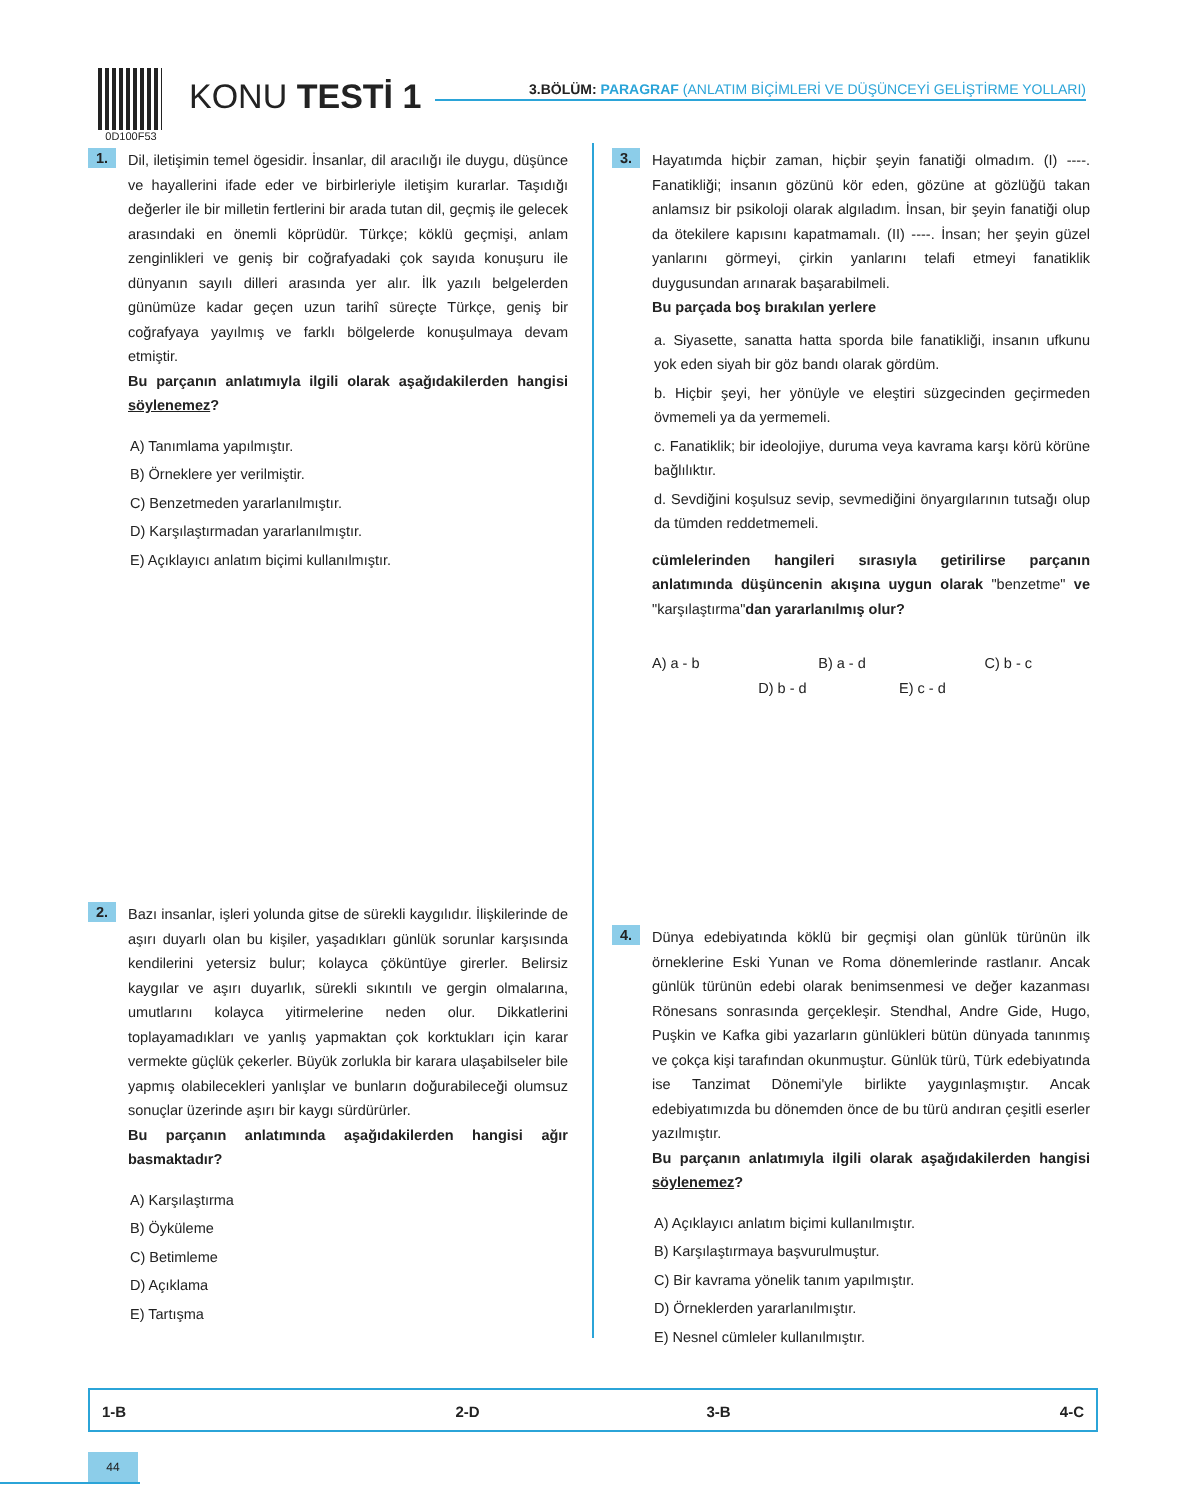0D100F53
KONU TESTİ 1
3.BÖLÜM: PARAGRAF (ANLATIM BİÇİMLERİ VE DÜŞÜNCEYİ GELİŞTİRME YOLLARI)
1.
Dil, iletişimin temel ögesidir. İnsanlar, dil aracılığı ile duygu, düşünce ve hayallerini ifade eder ve birbirleriyle iletişim kurarlar. Taşıdığı değerler ile bir milletin fertlerini bir arada tutan dil, geçmiş ile gelecek arasındaki en önemli köprüdür. Türkçe; köklü geçmişi, anlam zenginlikleri ve geniş bir coğrafyadaki çok sayıda konuşuru ile dünyanın sayılı dilleri arasında yer alır. İlk yazılı belgelerden günümüze kadar geçen uzun tarihî süreçte Türkçe, geniş bir coğrafyaya yayılmış ve farklı bölgelerde konuşulmaya devam etmiştir.
Bu parçanın anlatımıyla ilgili olarak aşağıdakilerden hangisi söylenemez?
A) Tanımlama yapılmıştır.
B) Örneklere yer verilmiştir.
C) Benzetmeden yararlanılmıştır.
D) Karşılaştırmadan yararlanılmıştır.
E) Açıklayıcı anlatım biçimi kullanılmıştır.
2.
Bazı insanlar, işleri yolunda gitse de sürekli kaygılıdır. İlişkilerinde de aşırı duyarlı olan bu kişiler, yaşadıkları günlük sorunlar karşısında kendilerini yetersiz bulur; kolayca çöküntüye girerler. Belirsiz kaygılar ve aşırı duyarlık, sürekli sıkıntılı ve gergin olmalarına, umutlarını kolayca yitirmelerine neden olur. Dikkatlerini toplayamadıkları ve yanlış yapmaktan çok korktukları için karar vermekte güçlük çekerler. Büyük zorlukla bir karara ulaşabilseler bile yapmış olabilecekleri yanlışlar ve bunların doğurabileceği olumsuz sonuçlar üzerinde aşırı bir kaygı sürdürürler.
Bu parçanın anlatımında aşağıdakilerden hangisi ağır basmaktadır?
A) Karşılaştırma
B) Öyküleme
C) Betimleme
D) Açıklama
E) Tartışma
3.
Hayatımda hiçbir zaman, hiçbir şeyin fanatiği olmadım. (I) ----. Fanatikliği; insanın gözünü kör eden, gözüne at gözlüğü takan anlamsız bir psikoloji olarak algıladım. İnsan, bir şeyin fanatiği olup da ötekilere kapısını kapatmamalı. (II) ----. İnsan; her şeyin güzel yanlarını görmeyi, çirkin yanlarını telafi etmeyi fanatiklik duygusundan arınarak başarabilmeli.
Bu parçada boş bırakılan yerlere
a. Siyasette, sanatta hatta sporda bile fanatikliği, insanın ufkunu yok eden siyah bir göz bandı olarak gördüm.
b. Hiçbir şeyi, her yönüyle ve eleştiri süzgecinden geçirmeden övmemeli ya da yermemeli.
c. Fanatiklik; bir ideolojiye, duruma veya kavrama karşı körü körüne bağlılıktır.
d. Sevdiğini koşulsuz sevip, sevmediğini önyargılarının tutsağı olup da tümden reddetmemeli.
cümlelerinden hangileri sırasıyla getirilirse parçanın anlatımında düşüncenin akışına uygun olarak "benzetme" ve "karşılaştırma"dan yararlanılmış olur?
A) a - b B) a - d C) b - c
D) b - d E) c - d
4.
Dünya edebiyatında köklü bir geçmişi olan günlük türünün ilk örneklerine Eski Yunan ve Roma dönemlerinde rastlanır. Ancak günlük türünün edebi olarak benimsenmesi ve değer kazanması Rönesans sonrasında gerçekleşir. Stendhal, Andre Gide, Hugo, Puşkin ve Kafka gibi yazarların günlükleri bütün dünyada tanınmış ve çokça kişi tarafından okunmuştur. Günlük türü, Türk edebiyatında ise Tanzimat Dönemi'yle birlikte yaygınlaşmıştır. Ancak edebiyatımızda bu dönemden önce de bu türü andıran çeşitli eserler yazılmıştır.
Bu parçanın anlatımıyla ilgili olarak aşağıdakilerden hangisi söylenemez?
A) Açıklayıcı anlatım biçimi kullanılmıştır.
B) Karşılaştırmaya başvurulmuştur.
C) Bir kavrama yönelik tanım yapılmıştır.
D) Örneklerden yararlanılmıştır.
E) Nesnel cümleler kullanılmıştır.
| 1-B | 2-D | 3-B | 4-C |
44